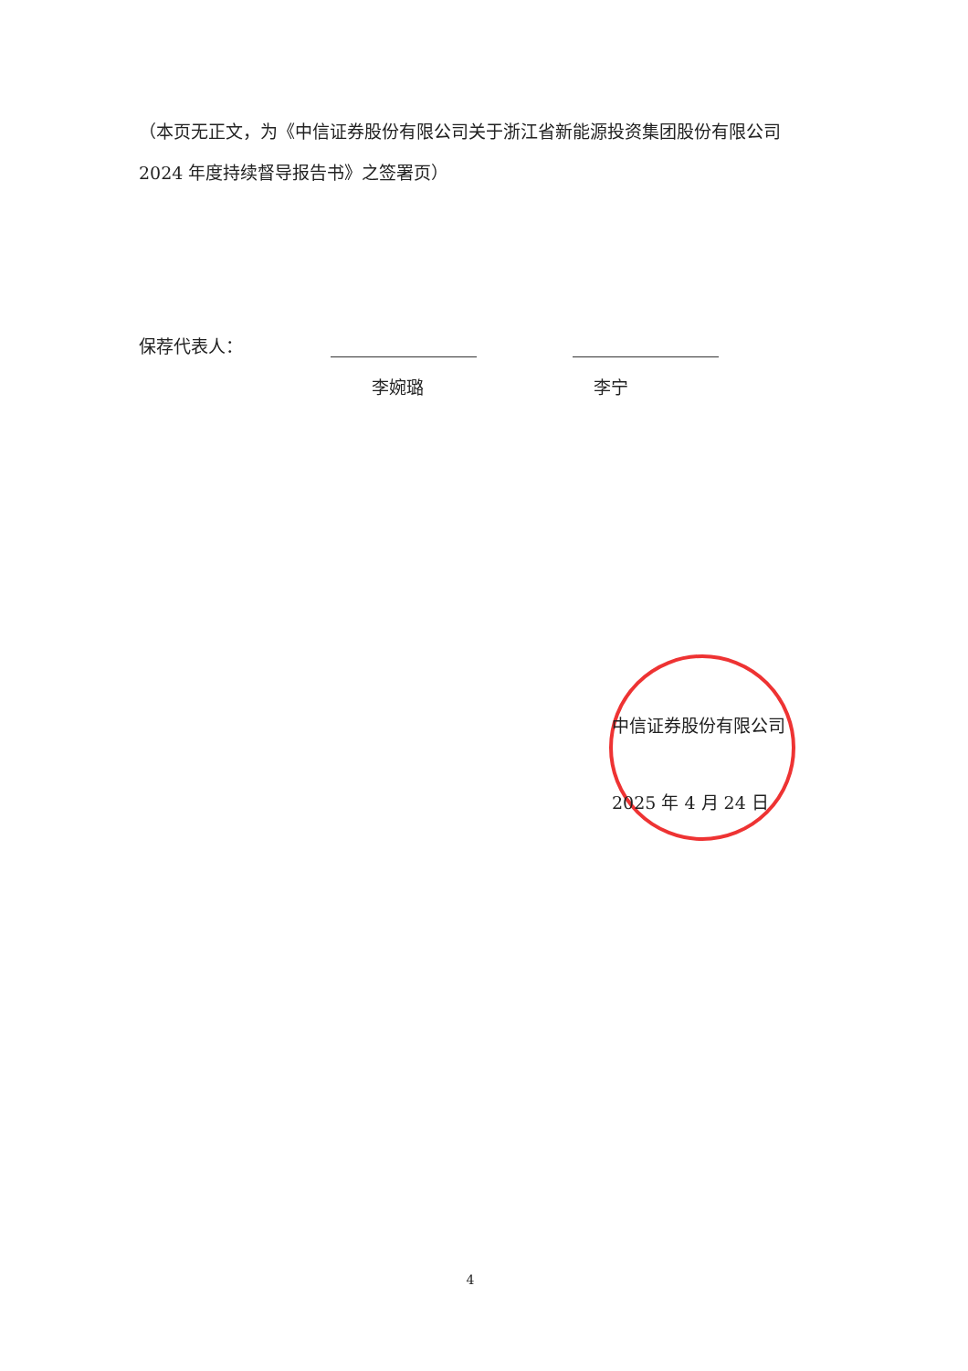（本页无正文，为《中信证券股份有限公司关于浙江省新能源投资集团股份有限公司 2024 年度持续督导报告书》之签署页）
保荐代表人：
李婉璐 李宁
中信证券股份有限公司
2025 年 4 月 24 日
4